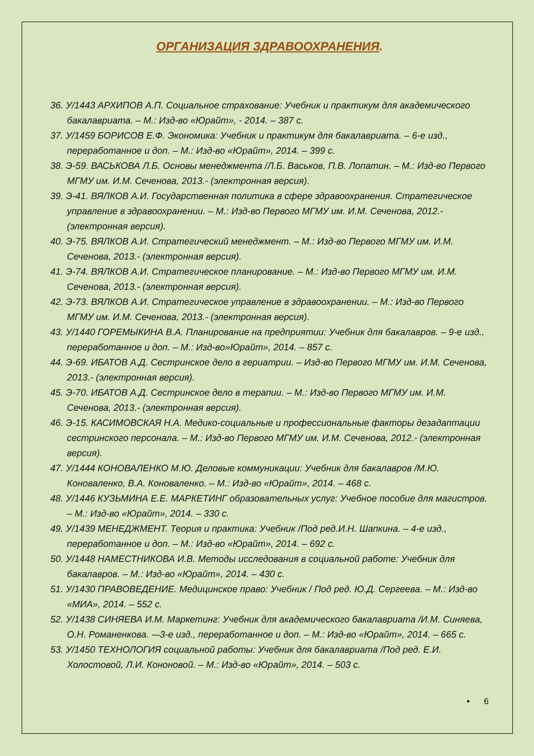ОРГАНИЗАЦИЯ ЗДРАВООХРАНЕНИЯ.
36. У/1443 АРХИПОВ А.П. Социальное страхование: Учебник и практикум для академического бакалавриата. – М.: Изд-во «Юрайт», - 2014. – 387 с.
37. У/1459 БОРИСОВ Е.Ф. Экономика: Учебник и практикум для бакалавриата. – 6-е изд., переработанное и доп. – М.: Изд-во «Юрайт», 2014. – 399 с.
38. Э-59. ВАСЬКОВА Л.Б. Основы менеджмента /Л.Б. Васьков, П.В. Лопатин. – М.: Изд-во Первого МГМУ им. И.М. Сеченова, 2013.- (электронная версия).
39. Э-41. ВЯЛКОВ А.И. Государственная политика в сфере здравоохранения. Стратегическое управление в здравоохранении. – М.: Изд-во Первого МГМУ им. И.М. Сеченова, 2012.- (электронная версия).
40. Э-75. ВЯЛКОВ А.И. Стратегический менеджмент. – М.: Изд-во Первого МГМУ им. И.М. Сеченова, 2013.- (электронная версия).
41. Э-74. ВЯЛКОВ А.И. Стратегическое планирование. – М.: Изд-во Первого МГМУ им. И.М. Сеченова, 2013.- (электронная версия).
42. Э-73. ВЯЛКОВ А.И. Стратегическое управление в здравоохранении. – М.: Изд-во Первого МГМУ им. И.М. Сеченова, 2013.- (электронная версия).
43. У/1440 ГОРЕМЫКИНА В.А. Планирование на предприятии: Учебник для бакалавров. – 9-е изд., переработанное и доп. – М.: Изд-во»Юрайт», 2014. – 857 с.
44. Э-69. ИБАТОВ А.Д. Сестринское дело в гериатрии. – Изд-во Первого МГМУ им. И.М. Сеченова, 2013.- (электронная версия).
45. Э-70. ИБАТОВ А.Д. Сестринское дело в терапии. – М.: Изд-во Первого МГМУ им. И.М. Сеченова, 2013.- (электронная версия).
46. Э-15. КАСИМОВСКАЯ Н.А. Медико-социальные и профессиональные факторы дезадаптации сестринского персонала. – М.: Изд-во Первого МГМУ им. И.М. Сеченова, 2012.- (электронная версия).
47. У/1444 КОНОВАЛЕНКО М.Ю. Деловые коммуникации: Учебник для бакалавров /М.Ю. Коноваленко, В.А. Коноваленко. – М.: Изд-во «Юрайт», 2014. – 468 с.
48. У/1446 КУЗЬМИНА Е.Е. МАРКЕТИНГ образовательных услуг: Учебное пособие для магистров. – М.: Изд-во «Юрайт», 2014. – 330 с.
49. У/1439 МЕНЕДЖМЕНТ. Теория и практика: Учебник /Под ред.И.Н. Шапкина. – 4-е изд., переработанное и доп. – М.: Изд-во «Юрайт», 2014. – 692 с.
50. У/1448 НАМЕСТНИКОВА И.В. Методы исследования в социальной работе: Учебник для бакалавров. – М.: Изд-во «Юрайт», 2014. – 430 с.
51. У/1430 ПРАВОВЕДЕНИЕ. Медицинское право: Учебник / Под ред. Ю.Д. Сергеева. – М.: Изд-во «МИА», 2014. – 552 с.
52. У/1438 СИНЯЕВА И.М. Маркетинг: Учебник для академического бакалавриата /И.М. Синяева, О.Н. Романенкова. -–3-е изд., переработанное и доп. – М.: Изд-во «Юрайт», 2014. – 665 с.
53. У/1450 ТЕХНОЛОГИЯ социальной работы: Учебник для бакалавриата /Под ред. Е.И. Холостовой, Л.И. Кононовой. – М.: Изд-во «Юрайт», 2014. – 503 с.
• 6